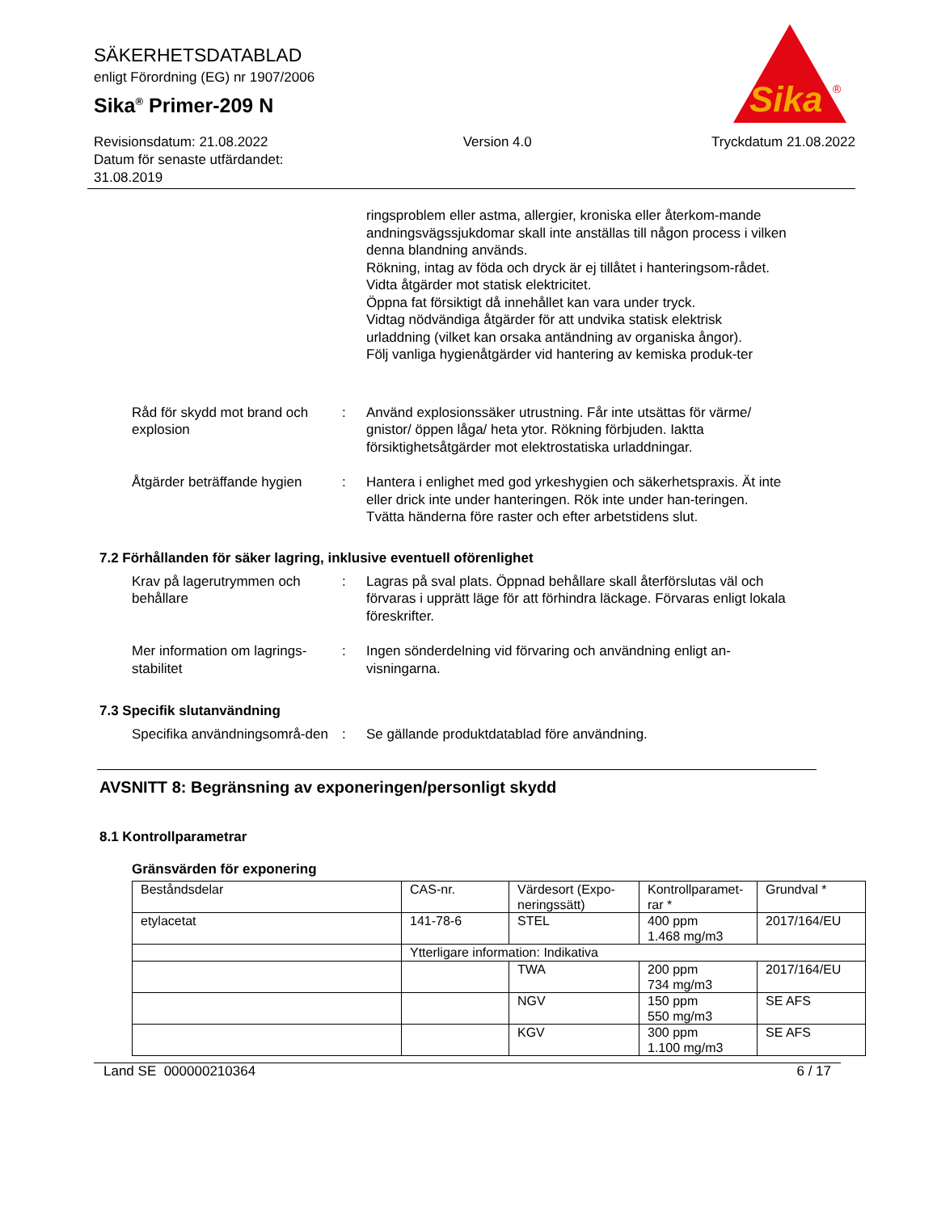SÄKERHETSDATABLAD
enligt Förordning (EG) nr 1907/2006
Sika<sup>®</sup> Primer-209 N
Sika
®
Revisionsdatum: 21.08.2022
Datum för senaste utfärdandet:
31.08.2019
Version 4.0 Tryckdatum 21.08.2022
ringsproblem eller astma, allergier, kroniska eller återkom-mande andningsvägssjukdomar skall inte anställas till någon process i vilken denna blandning används.
Rökning, intag av föda och dryck är ej tillåtet i hanteringsom-rådet.
Vidta åtgärder mot statisk elektricitet.
Öppna fat försiktigt då innehållet kan vara under tryck.
Vidtag nödvändiga åtgärder för att undvika statisk elektrisk urladdning (vilket kan orsaka antändning av organiska ångor).
Följ vanliga hygienåtgärder vid hantering av kemiska produk-ter
Råd för skydd mot brand och explosion
: Använd explosionssäker utrustning. Får inte utsättas för värme/ gnistor/ öppen låga/ heta ytor. Rökning förbjuden. Iakttа försiktighetsåtgärder mot elektrostatiska urladdningar.
Åtgärder beträffande hygien
: Hantera i enlighet med god yrkeshygien och säkerhetspraxis. Ät inte eller drick inte under hanteringen. Rök inte under han-teringen. Tvätta händerna före raster och efter arbetstidens slut.
7.2 Förhållanden för säker lagring, inklusive eventuell oförenlighet
Krav på lagerutrymmen och behållare
: Lagras på sval plats. Öppnad behållare skall återförslutas väl och förvaras i upprätt läge för att förhindra läckage. Förvaras enligt lokala föreskrifter.
Mer information om lagrings-stabilitet
: Ingen sönderdelning vid förvaring och användning enligt an-visningarna.
7.3 Specifik slutanvändning
Specifika användningsområ-den
: Se gällande produktdatablad före användning.
AVSNITT 8: Begränsning av exponeringen/personligt skydd
8.1 Kontrollparametrar
Gränsvärden för exponering
| Beståndsdelar | CAS-nr. | Värdesort (Expo-neringssätt) | Kontrollparamet-rar * | Grundval * |
| etylacetat | 141-78-6 | STEL | 400 ppm 1.468 mg/m3 | 2017/164/EU |
| | Ytterligare information: Indikativa | | | |
| | | TWA | 200 ppm 734 mg/m3 | 2017/164/EU |
| | | NGV | 150 ppm 550 mg/m3 | SE AFS |
| | | KGV | 300 ppm 1.100 mg/m3 | SE AFS |
Land SE 000000210364 6 / 17